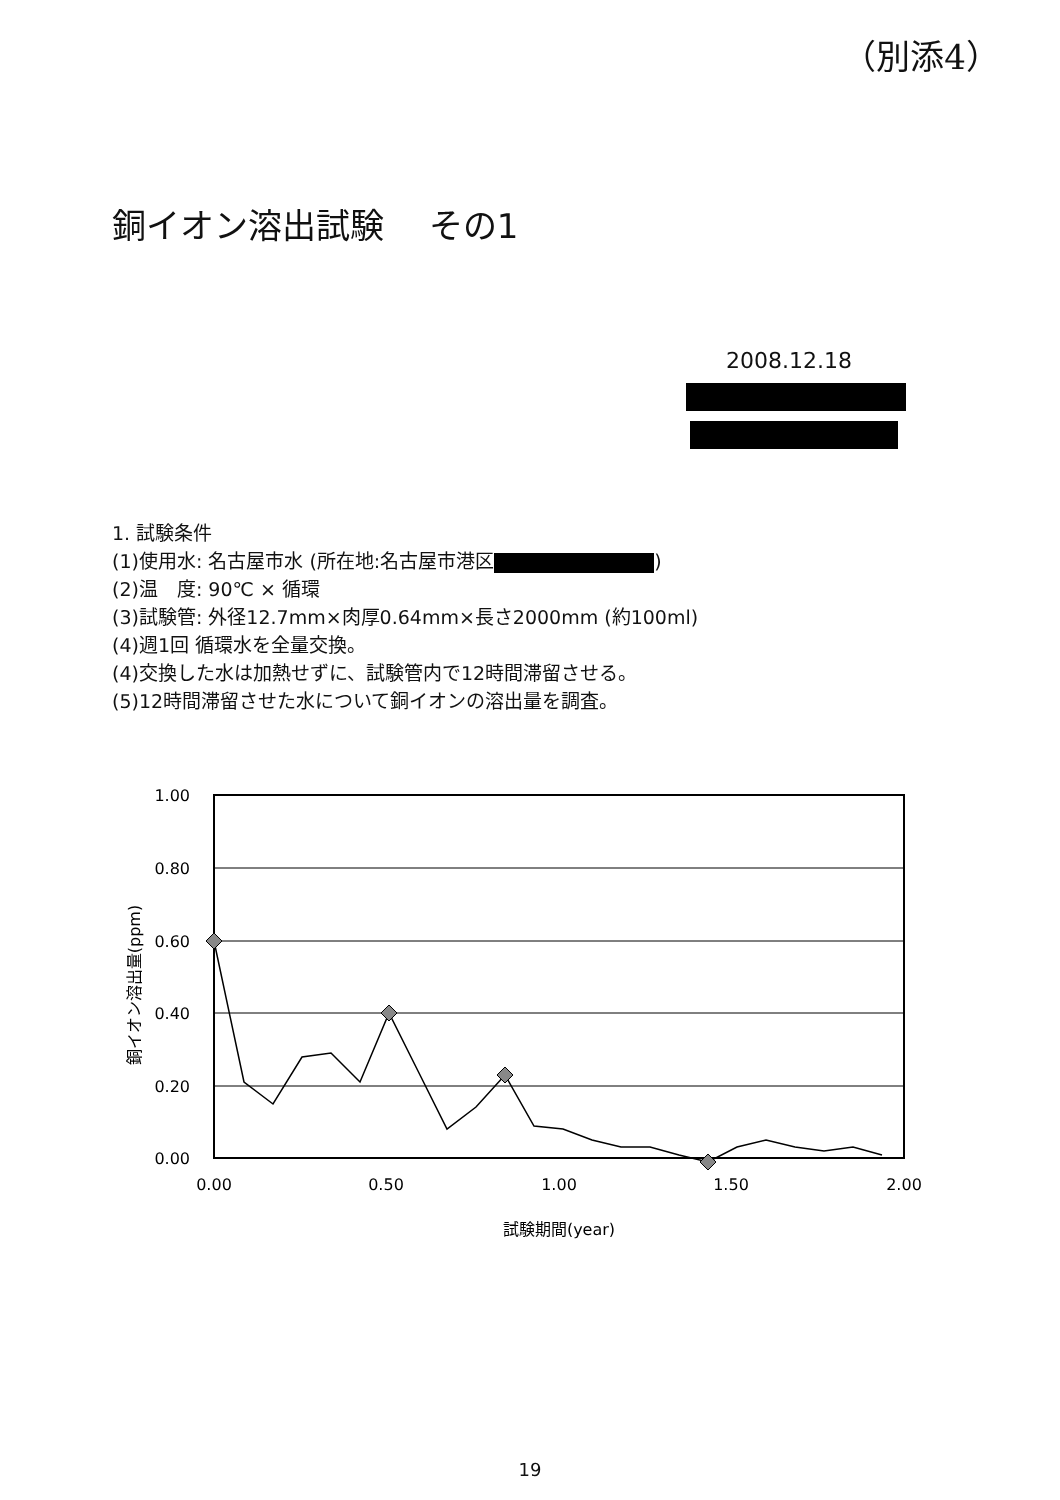（別添4）
銅イオン溶出試験　 その1
2008.12.18
1. 試験条件
(1)使用水: 名古屋市水 (所在地:名古屋市港区 )
(2)温　度: 90℃ × 循環
(3)試験管: 外径12.7mm×肉厚0.64mm×長さ2000mm (約100ml)
(4)週1回 循環水を全量交換。
(4)交換した水は加熱せずに、試験管内で12時間滞留させる。
(5)12時間滞留させた水について銅イオンの溶出量を調査。
1.00
0.80
0.60
0.40
0.20
0.00
0.00
0.50
1.00
1.50
2.00
試験期間(year)
銅イオン溶出量(ppm)
19